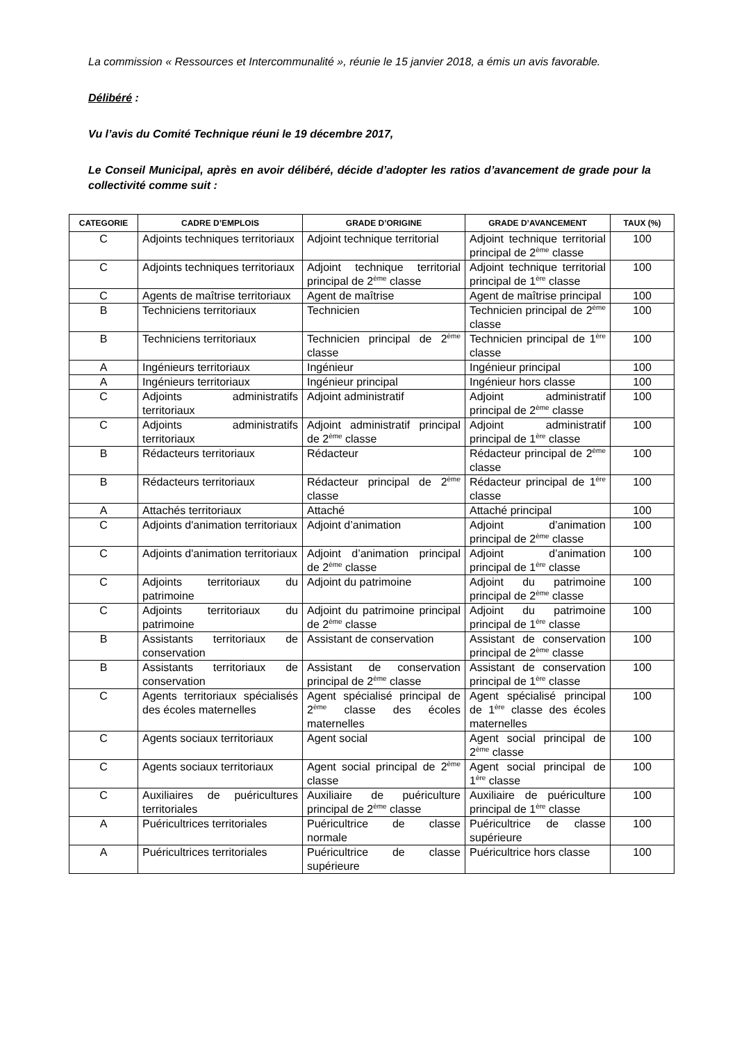La commission « Ressources et Intercommunalité », réunie le 15 janvier 2018, a émis un avis favorable.
Délibéré :
Vu l’avis du Comité Technique réuni le 19 décembre 2017,
Le Conseil Municipal, après en avoir délibéré, décide d’adopter les ratios d’avancement de grade pour la collectivité comme suit :
| CATEGORIE | CADRE D’EMPLOIS | GRADE D’ORIGINE | GRADE D’AVANCEMENT | TAUX (%) |
| --- | --- | --- | --- | --- |
| C | Adjoints techniques territoriaux | Adjoint technique territorial | Adjoint technique territorial principal de 2<sup>ème</sup> classe | 100 |
| C | Adjoints techniques territoriaux | Adjoint technique territorial principal de 2<sup>ème</sup> classe | Adjoint technique territorial principal de 1<sup>ère</sup> classe | 100 |
| C | Agents de maîtrise territoriaux | Agent de maîtrise | Agent de maîtrise principal | 100 |
| B | Techniciens territoriaux | Technicien | Technicien principal de 2<sup>ème</sup> classe | 100 |
| B | Techniciens territoriaux | Technicien principal de 2<sup>ème</sup> classe | Technicien principal de 1<sup>ère</sup> classe | 100 |
| A | Ingénieurs territoriaux | Ingénieur | Ingénieur principal | 100 |
| A | Ingénieurs territoriaux | Ingénieur principal | Ingénieur hors classe | 100 |
| C | Adjoints administratifs territoriaux | Adjoint administratif | Adjoint administratif principal de 2<sup>ème</sup> classe | 100 |
| C | Adjoints administratifs territoriaux | Adjoint administratif principal de 2<sup>ème</sup> classe | Adjoint administratif principal de 1<sup>ère</sup> classe | 100 |
| B | Rédacteurs territoriaux | Rédacteur | Rédacteur principal de 2<sup>ème</sup> classe | 100 |
| B | Rédacteurs territoriaux | Rédacteur principal de 2<sup>ème</sup> classe | Rédacteur principal de 1<sup>ère</sup> classe | 100 |
| A | Attachés territoriaux | Attaché | Attaché principal | 100 |
| C | Adjoints d'animation territoriaux | Adjoint d’animation | Adjoint d’animation principal de 2<sup>ème</sup> classe | 100 |
| C | Adjoints d'animation territoriaux | Adjoint d’animation principal de 2<sup>ème</sup> classe | Adjoint d’animation principal de 1<sup>ère</sup> classe | 100 |
| C | Adjoints territoriaux du patrimoine | Adjoint du patrimoine | Adjoint du patrimoine principal de 2<sup>ème</sup> classe | 100 |
| C | Adjoints territoriaux du patrimoine | Adjoint du patrimoine principal de 2<sup>ème</sup> classe | Adjoint du patrimoine principal de 1<sup>ère</sup> classe | 100 |
| B | Assistants territoriaux de conservation | Assistant de conservation | Assistant de conservation principal de 2<sup>ème</sup> classe | 100 |
| B | Assistants territoriaux de conservation | Assistant de conservation principal de 2<sup>ème</sup> classe | Assistant de conservation principal de 1<sup>ère</sup> classe | 100 |
| C | Agents territoriaux spécialisés des écoles maternelles | Agent spécialisé principal de 2<sup>ème</sup> classe des écoles maternelles | Agent spécialisé principal de 1<sup>ère</sup> classe des écoles maternelles | 100 |
| C | Agents sociaux territoriaux | Agent social | Agent social principal de 2<sup>ème</sup> classe | 100 |
| C | Agents sociaux territoriaux | Agent social principal de 2<sup>ème</sup> classe | Agent social principal de 1<sup>ère</sup> classe | 100 |
| C | Auxiliaires de puéricultures territoriales | Auxiliaire de puériculture principal de 2<sup>ème</sup> classe | Auxiliaire de puériculture principal de 1<sup>ère</sup> classe | 100 |
| A | Puéricultrices territoriales | Puéricultrice de classe normale | Puéricultrice de classe supérieure | 100 |
| A | Puéricultrices territoriales | Puéricultrice de classe supérieure | Puéricultrice hors classe | 100 |